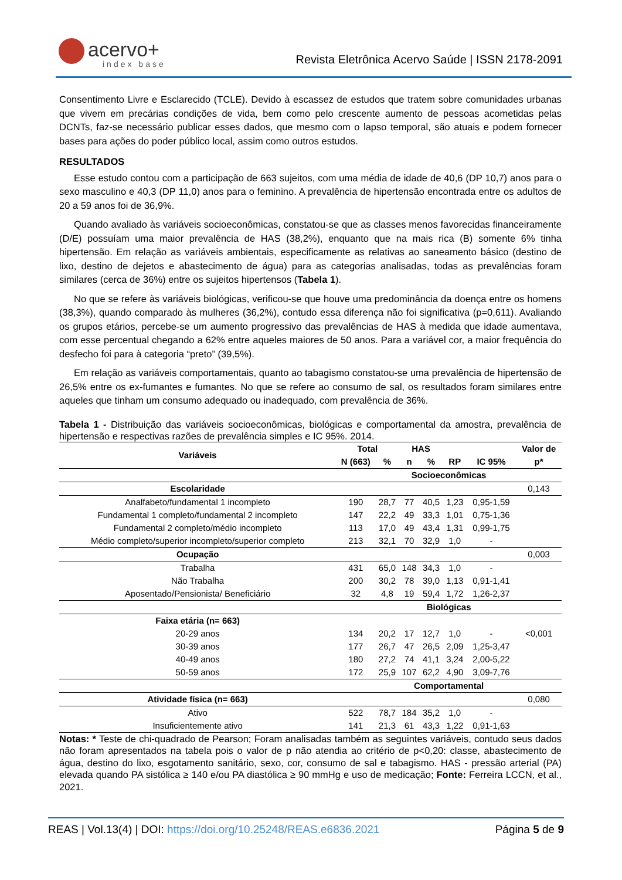acervo+
index base
Revista Eletrônica Acervo Saúde | ISSN 2178-2091
Consentimento Livre e Esclarecido (TCLE). Devido à escassez de estudos que tratem sobre comunidades urbanas que vivem em precárias condições de vida, bem como pelo crescente aumento de pessoas acometidas pelas DCNTs, faz-se necessário publicar esses dados, que mesmo com o lapso temporal, são atuais e podem fornecer bases para ações do poder público local, assim como outros estudos.
RESULTADOS
Esse estudo contou com a participação de 663 sujeitos, com uma média de idade de 40,6 (DP 10,7) anos para o sexo masculino e 40,3 (DP 11,0) anos para o feminino. A prevalência de hipertensão encontrada entre os adultos de 20 a 59 anos foi de 36,9%.
Quando avaliado às variáveis socioeconômicas, constatou-se que as classes menos favorecidas financeiramente (D/E) possuíam uma maior prevalência de HAS (38,2%), enquanto que na mais rica (B) somente 6% tinha hipertensão. Em relação as variáveis ambientais, especificamente as relativas ao saneamento básico (destino de lixo, destino de dejetos e abastecimento de água) para as categorias analisadas, todas as prevalências foram similares (cerca de 36%) entre os sujeitos hipertensos (Tabela 1).
No que se refere às variáveis biológicas, verificou-se que houve uma predominância da doença entre os homens (38,3%), quando comparado às mulheres (36,2%), contudo essa diferença não foi significativa (p=0,611). Avaliando os grupos etários, percebe-se um aumento progressivo das prevalências de HAS à medida que idade aumentava, com esse percentual chegando a 62% entre aqueles maiores de 50 anos. Para a variável cor, a maior frequência do desfecho foi para à categoria “preto” (39,5%).
Em relação as variáveis comportamentais, quanto ao tabagismo constatou-se uma prevalência de hipertensão de 26,5% entre os ex-fumantes e fumantes. No que se refere ao consumo de sal, os resultados foram similares entre aqueles que tinham um consumo adequado ou inadequado, com prevalência de 36%.
Tabela 1 - Distribuição das variáveis socioeconômicas, biológicas e comportamental da amostra, prevalência de hipertensão e respectivas razões de prevalência simples e IC 95%. 2014.
| Variáveis | Total | | HAS | | | | Valor de |
| --- | --- | --- | --- | --- | --- | --- | --- |
| | N (663) | % | n | % | RP | IC 95% | p* |
| | Socioeconômicas | | | | | | |
| Escolaridade | | | | | | | 0,143 |
| Analfabeto/fundamental 1 incompleto | 190 | 28,7 | 77 | 40,5 | 1,23 | 0,95-1,59 | |
| Fundamental 1 completo/fundamental 2 incompleto | 147 | 22,2 | 49 | 33,3 | 1,01 | 0,75-1,36 | |
| Fundamental 2 completo/médio incompleto | 113 | 17,0 | 49 | 43,4 | 1,31 | 0,99-1,75 | |
| Médio completo/superior incompleto/superior completo | 213 | 32,1 | 70 | 32,9 | 1,0 | - | |
| Ocupação | | | | | | | 0,003 |
| Trabalha | 431 | 65,0 | 148 | 34,3 | 1,0 | - | |
| Não Trabalha | 200 | 30,2 | 78 | 39,0 | 1,13 | 0,91-1,41 | |
| Aposentado/Pensionista/ Beneficiário | 32 | 4,8 | 19 | 59,4 | 1,72 | 1,26-2,37 | |
| | Biológicas | | | | | | |
| Faixa etária (n= 663) | | | | | | | |
| 20-29 anos | 134 | 20,2 | 17 | 12,7 | 1,0 | - | <0,001 |
| 30-39 anos | 177 | 26,7 | 47 | 26,5 | 2,09 | 1,25-3,47 | |
| 40-49 anos | 180 | 27,2 | 74 | 41,1 | 3,24 | 2,00-5,22 | |
| 50-59 anos | 172 | 25,9 | 107 | 62,2 | 4,90 | 3,09-7,76 | |
| | Comportamental | | | | | | |
| Atividade física (n= 663) | | | | | | | 0,080 |
| Ativo | 522 | 78,7 | 184 | 35,2 | 1,0 | - | |
| Insuficientemente ativo | 141 | 21,3 | 61 | 43,3 | 1,22 | 0,91-1,63 | |
Notas: * Teste de chi-quadrado de Pearson; Foram analisadas também as seguintes variáveis, contudo seus dados não foram apresentados na tabela pois o valor de p não atendia ao critério de p<0,20: classe, abastecimento de água, destino do lixo, esgotamento sanitário, sexo, cor, consumo de sal e tabagismo. HAS - pressão arterial (PA) elevada quando PA sistólica ≥ 140 e/ou PA diastólica ≥ 90 mmHg e uso de medicação; Fonte: Ferreira LCCN, et al., 2021.
REAS | Vol.13(4) | DOI: https://doi.org/10.25248/REAS.e6836.2021 Página 5 de 9